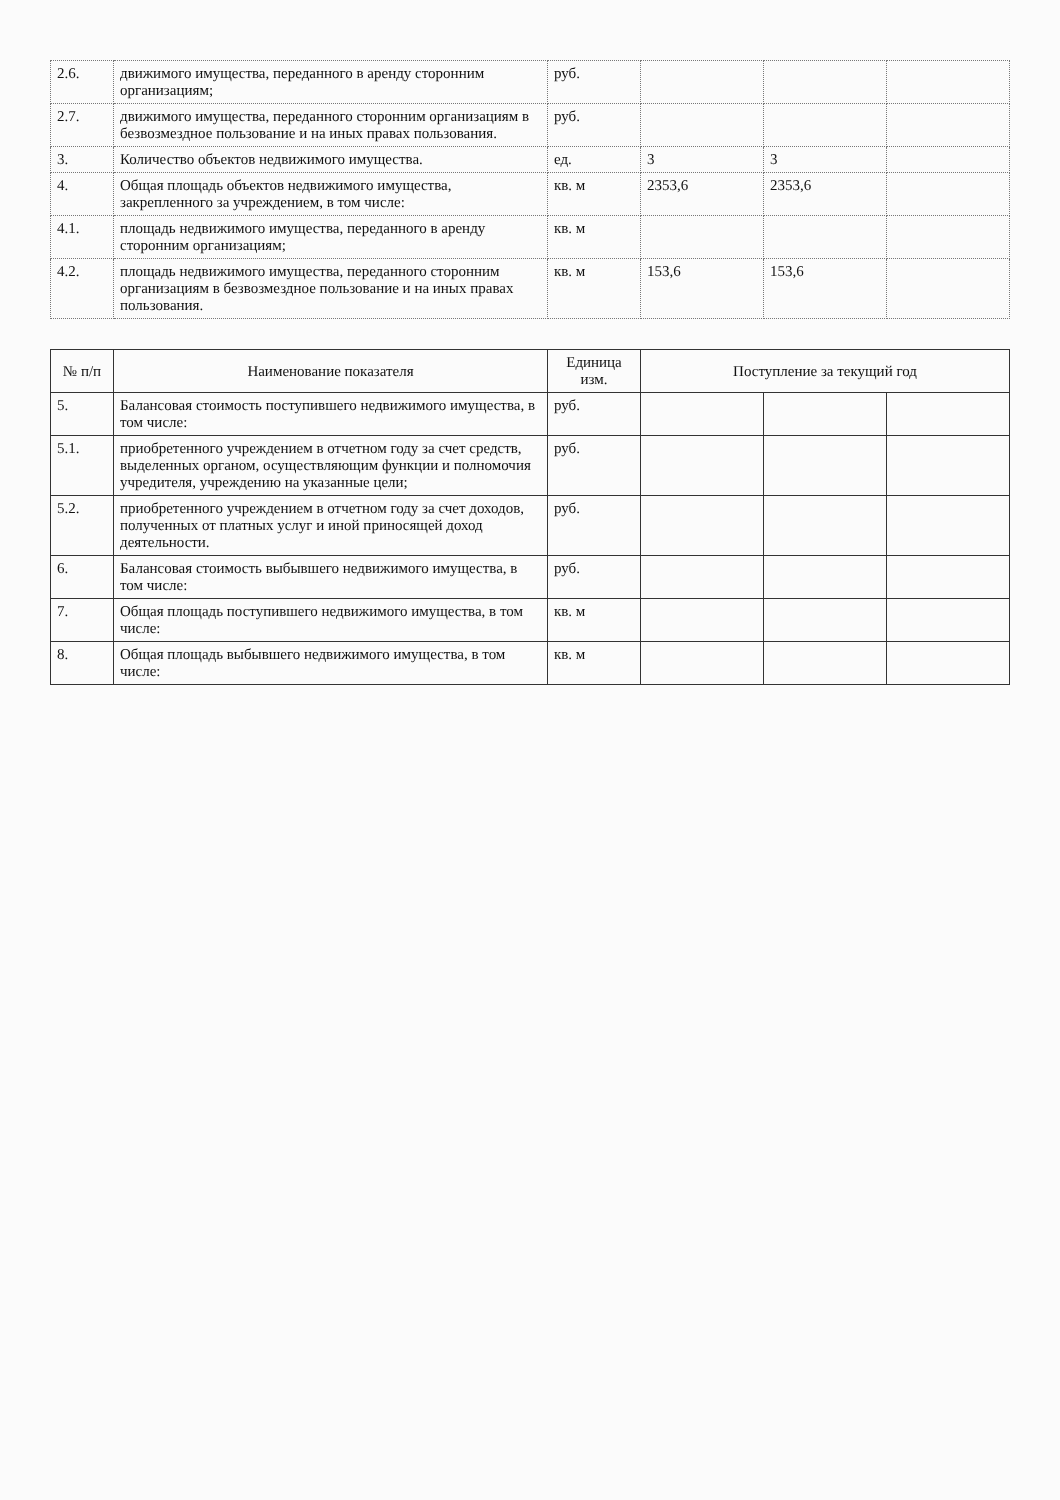| 2.6. | движимого имущества, переданного в аренду сторонним организациям; | руб. | | | |
| 2.7. | движимого имущества, переданного сторонним организациям в безвозмездное пользование и на иных правах пользования. | руб. | | | |
| 3. | Количество объектов недвижимого имущества. | ед. | 3 | 3 | |
| 4. | Общая площадь объектов недвижимого имущества, закрепленного за учреждением, в том числе: | кв. м | 2353,6 | 2353,6 | |
| 4.1. | площадь недвижимого имущества, переданного в аренду сторонним организациям; | кв. м | | | |
| 4.2. | площадь недвижимого имущества, переданного сторонним организациям в безвозмездное пользование и на иных правах пользования. | кв. м | 153,6 | 153,6 | |
| № п/п | Наименование показателя | Единица изм. | Поступление за текущий год | | |
| --- | --- | --- | --- | --- | --- |
| 5. | Балансовая стоимость поступившего недвижимого имущества, в том числе: | руб. | | | |
| 5.1. | приобретенного учреждением в отчетном году за счет средств, выделенных органом, осуществляющим функции и полномочия учредителя, учреждению на указанные цели; | руб. | | | |
| 5.2. | приобретенного учреждением в отчетном году за счет доходов, полученных от платных услуг и иной приносящей доход деятельности. | руб. | | | |
| 6. | Балансовая стоимость выбывшего недвижимого имущества, в том числе: | руб. | | | |
| 7. | Общая площадь поступившего недвижимого имущества, в том числе: | кв. м | | | |
| 8. | Общая площадь выбывшего недвижимого имущества, в том числе: | кв. м | | | |